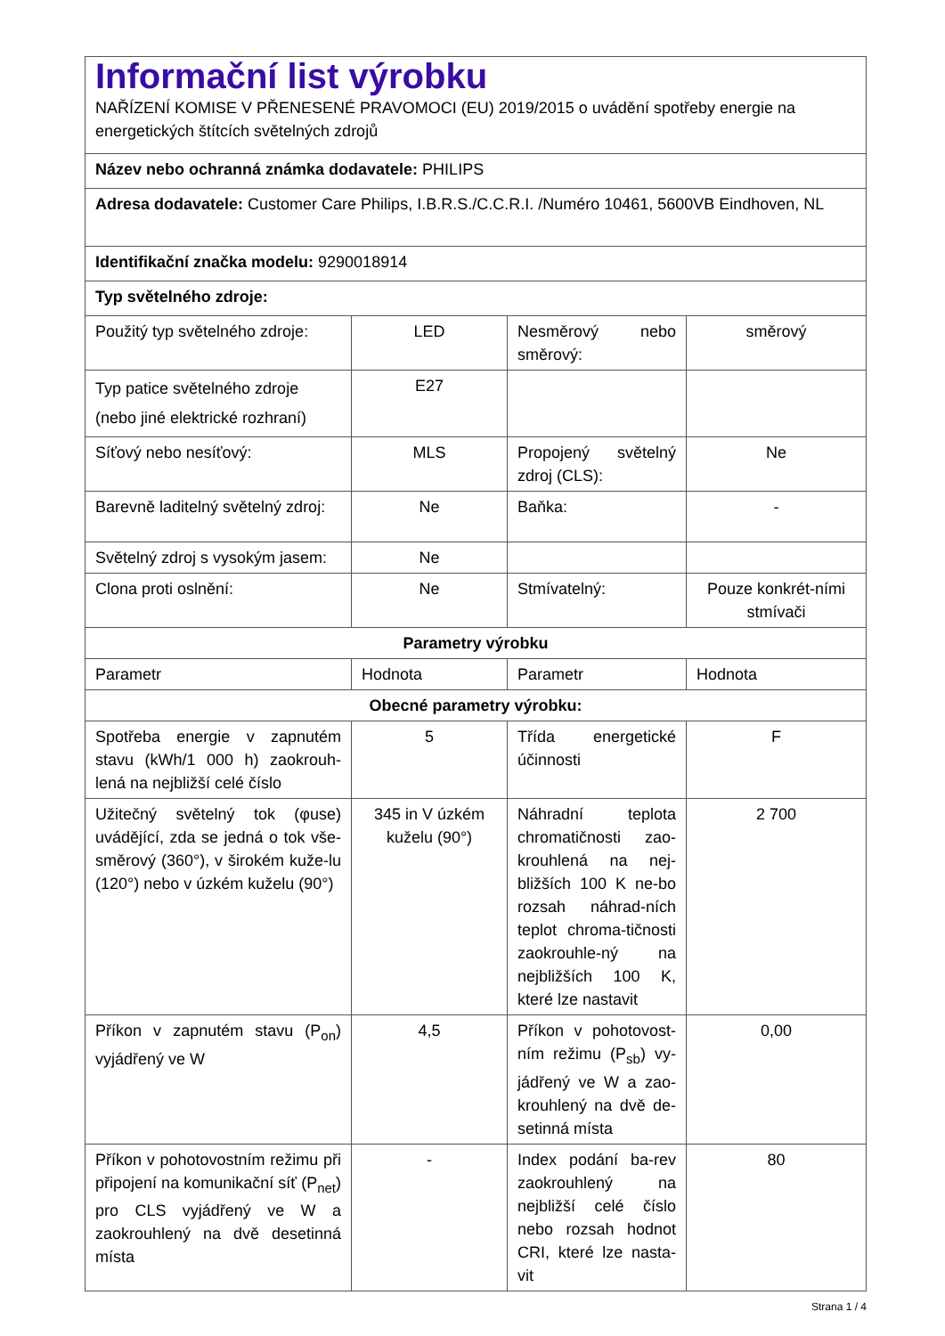| Informační list výrobku NAŘÍZENÍ KOMISE V PŘENESENÉ PRAVOMOCI (EU) 2019/2015 o uvádění spotřeby energie na energetických štítcích světelných zdrojů | | | |
| Název nebo ochranná známka dodavatele: PHILIPS | | | |
| Adresa dodavatele: Customer Care Philips, I.B.R.S./C.C.R.I. /Numéro 10461, 5600VB Eindhoven, NL | | | |
| Identifikační značka modelu: 9290018914 | | | |
| Typ světelného zdroje: | | | |
| Použitý typ světelného zdroje: | LED | Nesměrový nebo směrový: | směrový |
| Typ patice světelného zdroje (nebo jiné elektrické rozhraní) | E27 | | |
| Síťový nebo nesíťový: | MLS | Propojený světelný zdroj (CLS): | Ne |
| Barevně laditelný světelný zdroj: | Ne | Baňka: | - |
| Světelný zdroj s vysokým jasem: | Ne | | |
| Clona proti oslnění: | Ne | Stmívatelný: | Pouze konkrét-ními stmívači |
| Parametry výrobku | | | |
| Parametr | Hodnota | Parametr | Hodnota |
| Obecné parametry výrobku: | | | |
| Spotřeba energie v zapnutém stavu (kWh/1 000 h) zaokrouh-lená na nejbližší celé číslo | 5 | Třída energetické účinnosti | F |
| Užitečný světelný tok (φuse) uvádějící, zda se jedná o tok vše-směrový (360°), v širokém kuže-lu (120°) nebo v úzkém kuželu (90°) | 345 in V úzkém kuželu (90°) | Náhradní teplota chromatičnosti zao-krouhlená na nej-bližších 100 K ne-bo rozsah náhrad-ních teplot chroma-tičnosti zaokrouhle-ný na nejbližších 100 K, které lze nastavit | 2 700 |
| Příkon v zapnutém stavu (P<sub>on</sub>) vyjádřený ve W | 4,5 | Příkon v pohotovost-ním režimu (P<sub>sb</sub>) vy-jádřený ve W a zao-krouhlený na dvě de-setinná místa | 0,00 |
| Příkon v pohotovostním režimu při připojení na komunikační síť (P<sub>net</sub>) pro CLS vyjádřený ve W a zaokrouhlený na dvě desetinná místa | - | Index podání ba-rev zaokrouhlený na nejbližší celé číslo nebo rozsah hodnot CRI, které lze nasta-vit | 80 |
Strana 1 / 4